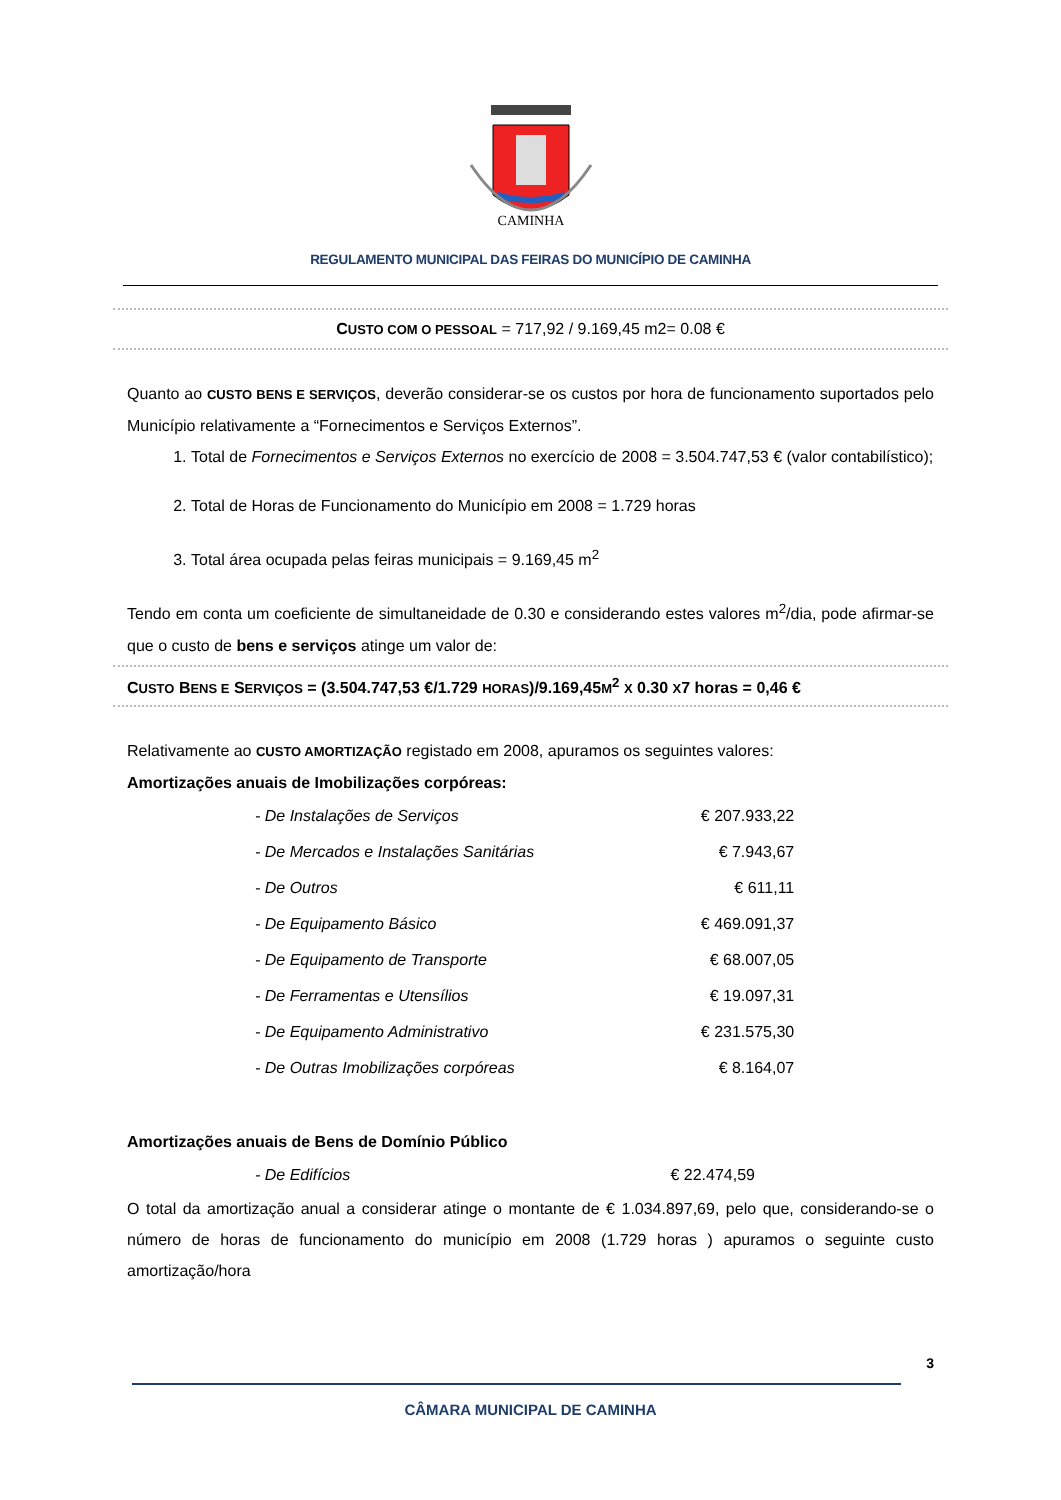CAMINHA
REGULAMENTO MUNICIPAL DAS FEIRAS DO MUNICÍPIO DE CAMINHA
CUSTO COM O PESSOAL = 717,92 / 9.169,45 m2= 0.08 €
Quanto ao CUSTO BENS E SERVIÇOS, deverão considerar-se os custos por hora de funcionamento suportados pelo Município relativamente a “Fornecimentos e Serviços Externos”.
1. Total de Fornecimentos e Serviços Externos no exercício de 2008 = 3.504.747,53 € (valor contabilístico);
2. Total de Horas de Funcionamento do Município em 2008 = 1.729 horas
3. Total área ocupada pelas feiras municipais = 9.169,45 m<sup>2</sup>
Tendo em conta um coeficiente de simultaneidade de 0.30 e considerando estes valores m<sup>2</sup>/dia, pode afirmar-se que o custo de bens e serviços atinge um valor de:
CUSTO BENS E SERVIÇOS = (3.504.747,53 €/1.729 HORAS)/9.169,45M<sup>2</sup> X 0.30 X7 horas = 0,46 €
Relativamente ao CUSTO AMORTIZAÇÃO registado em 2008, apuramos os seguintes valores:
Amortizações anuais de Imobilizações corpóreas:
| - De Instalações de Serviços | € 207.933,22 |
| - De Mercados e Instalações Sanitárias | € 7.943,67 |
| - De Outros | € 611,11 |
| - De Equipamento Básico | € 469.091,37 |
| - De Equipamento de Transporte | € 68.007,05 |
| - De Ferramentas e Utensílios | € 19.097,31 |
| - De Equipamento Administrativo | € 231.575,30 |
| - De Outras Imobilizações corpóreas | € 8.164,07 |
Amortizações anuais de Bens de Domínio Público
| - De Edifícios | € 22.474,59 |
O total da amortização anual a considerar atinge o montante de € 1.034.897,69, pelo que, considerando-se o número de horas de funcionamento do município em 2008 (1.729 horas ) apuramos o seguinte custo amortização/hora
3
CÂMARA MUNICIPAL DE CAMINHA